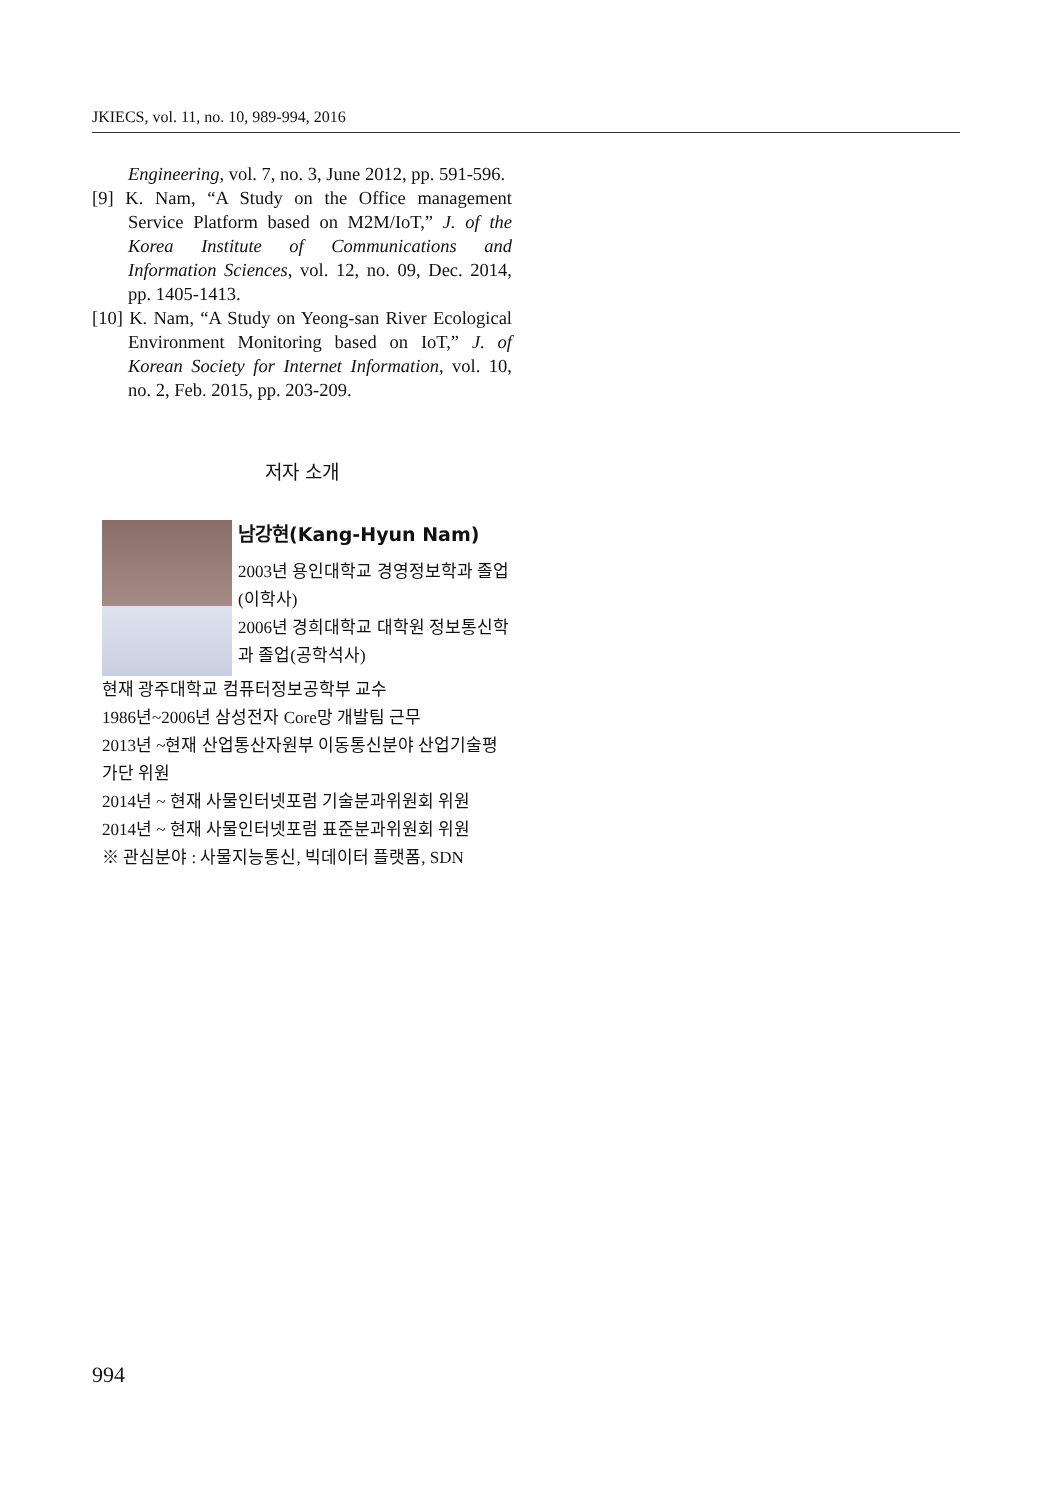JKIECS, vol. 11, no. 10, 989-994, 2016
Engineering, vol. 7, no. 3, June 2012, pp. 591-596.
[9] K. Nam, “A Study on the Office management Service Platform based on M2M/IoT,” J. of the Korea Institute of Communications and Information Sciences, vol. 12, no. 09, Dec. 2014, pp. 1405-1413.
[10] K. Nam, “A Study on Yeong-san River Ecological Environment Monitoring based on IoT,” J. of Korean Society for Internet Information, vol. 10, no. 2, Feb. 2015, pp. 203-209.
저자 소개
남강현(Kang-Hyun Nam)
2003년 용인대학교 경영정보학과 졸업(이학사)
2006년 경희대학교 대학원 정보통신학과 졸업(공학석사)
현재 광주대학교 컴퓨터정보공학부 교수
1986년~2006년 삼성전자 Core망 개발팀 근무
2013년 ~현재 산업통산자원부 이동통신분야 산업기술평가단 위원
2014년 ~ 현재 사물인터넷포럼 기술분과위원회 위원
2014년 ~ 현재 사물인터넷포럼 표준분과위원회 위원
※ 관심분야 : 사물지능통신, 빅데이터 플랫폼, SDN
994